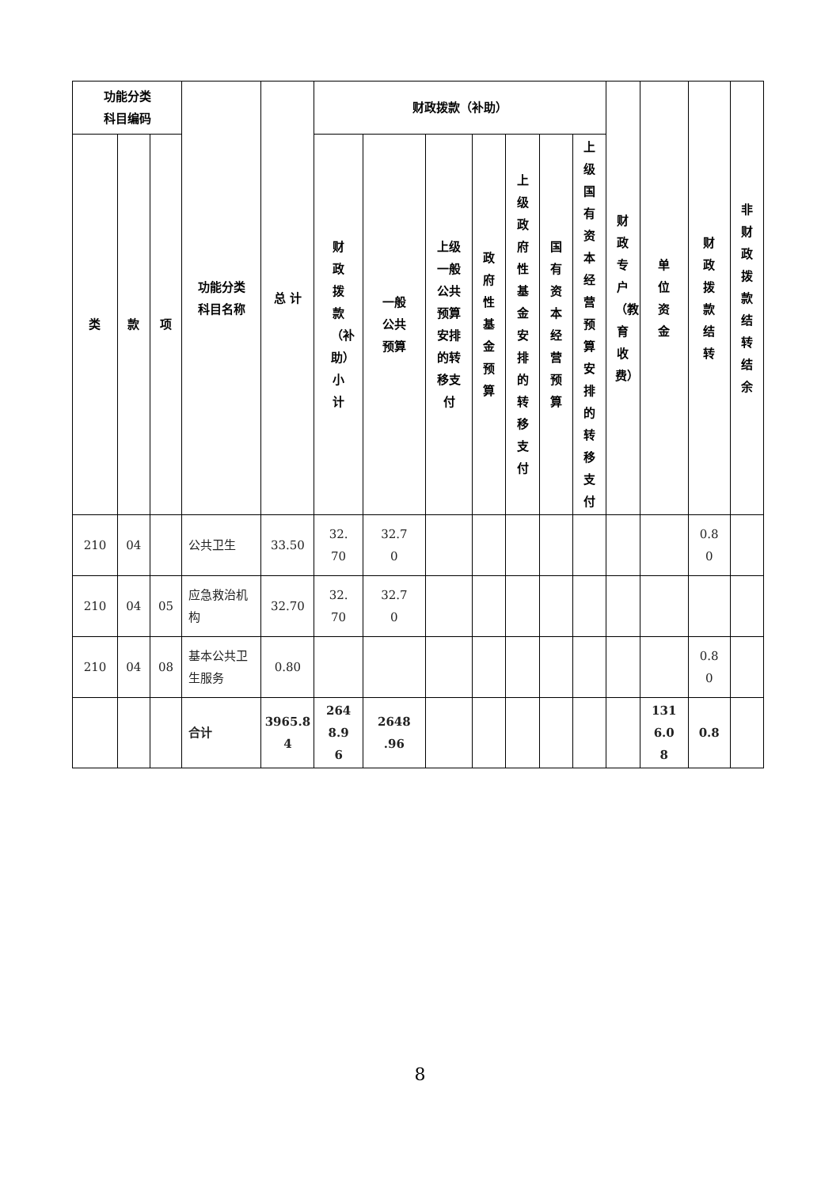| 功能分类 科目编码 | | | 功能分类 科目名称 | 总 计 | 财政拨款（补助） | | | | | | | 财政专户（教育收费） | 单位资金 | 财政拨款结转 | 非财政拨款结转结余 |
| --- | --- | --- | --- | --- | --- | --- | --- | --- | --- | --- | --- | --- | --- | --- | --- |
| 类 | 款 | 项 | | | 财政拨款（补助）小计 | 一般 公共 预算 | 上级 一般 公共 预算 安排 的转 移支 付 | 政府性基金预算 | 上级政府性基金安排的转移支付 | 国有资本经营预算 | 上级国有资本经营预算安排的转移支付 | | | | |
| 210 | 04 | | 公共卫生 | 33.50 | 32. 70 | 32.7 0 | | | | | | | | 0.8 0 | |
| 210 | 04 | 05 | 应急救治机构 | 32.70 | 32. 70 | 32.7 0 | | | | | | | | | |
| 210 | 04 | 08 | 基本公共卫生服务 | 0.80 | | | | | | | | | | 0.8 0 | |
| | | | 合计 | 3965.8 4 | 264 8.9 6 | 2648 .96 | | | | | | | 131 6.0 8 | 0.8 | |
8